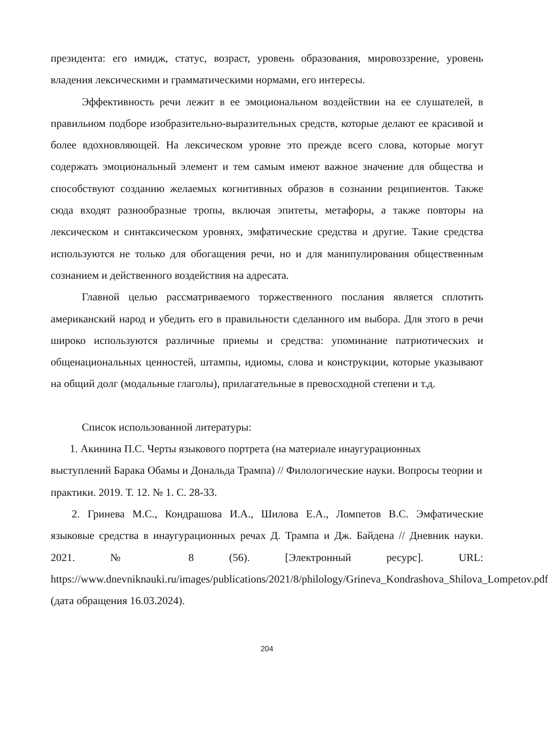президента: его имидж, статус, возраст, уровень образования, мировоззрение, уровень владения лексическими и грамматическими нормами, его интересы.
Эффективность речи лежит в ее эмоциональном воздействии на ее слушателей, в правильном подборе изобразительно-выразительных средств, которые делают ее красивой и более вдохновляющей. На лексическом уровне это прежде всего слова, которые могут содержать эмоциональный элемент и тем самым имеют важное значение для общества и способствуют созданию желаемых когнитивных образов в сознании реципиентов. Также сюда входят разнообразные тропы, включая эпитеты, метафоры, а также повторы на лексическом и синтаксическом уровнях, эмфатические средства и другие. Такие средства используются не только для обогащения речи, но и для манипулирования общественным сознанием и действенного воздействия на адресата.
Главной целью рассматриваемого торжественного послания является сплотить американский народ и убедить его в правильности сделанного им выбора. Для этого в речи широко используются различные приемы и средства: упоминание патриотических и общенациональных ценностей, штампы, идиомы, слова и конструкции, которые указывают на общий долг (модальные глаголы), прилагательные в превосходной степени и т.д.
Список использованной литературы:
1. Акинина П.С. Черты языкового портрета (на материале инаугурационных выступлений Барака Обамы и Дональда Трампа) // Филологические науки. Вопросы теории и практики. 2019. Т. 12. № 1. С. 28-33.
2. Гринева М.С., Кондрашова И.А., Шилова Е.А., Ломпетов В.С. Эмфатические языковые средства в инаугурационных речах Д. Трампа и Дж. Байдена // Дневник науки. 2021. № 8 (56). [Электронный ресурс]. URL: https://www.dnevniknauki.ru/images/publications/2021/8/philology/Grineva_Kondrashova_Shilova_Lompetov.pdf (дата обращения 16.03.2024).
204